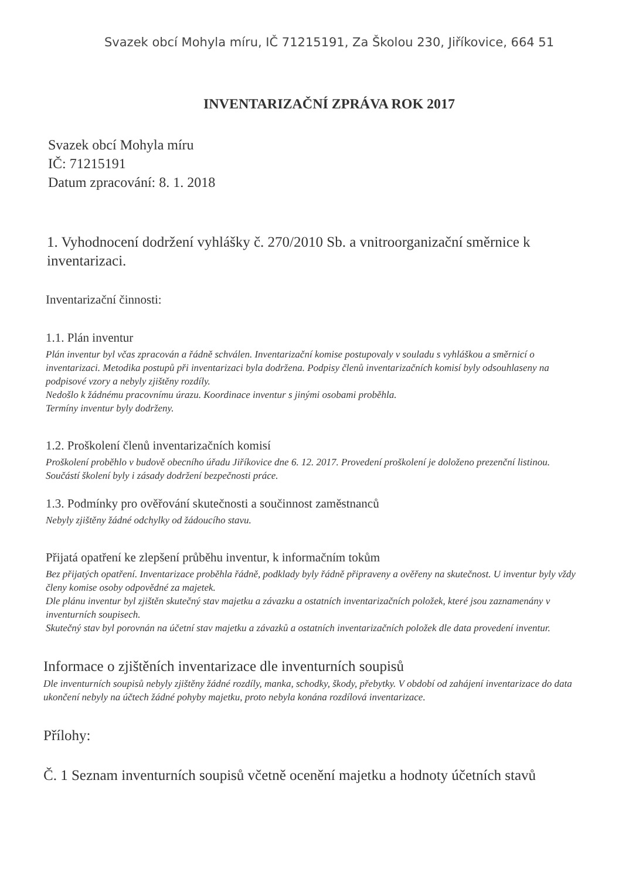Svazek obcí Mohyla míru, IČ 71215191, Za Školou 230, Jiříkovice, 664 51
INVENTARIZAČNÍ ZPRÁVA ROK 2017
Svazek obcí Mohyla míru
IČ: 71215191
Datum zpracování: 8. 1. 2018
1. Vyhodnocení dodržení vyhlášky č. 270/2010 Sb. a vnitroorganizační směrnice k inventarizaci.
Inventarizační činnosti:
1.1. Plán inventur
Plán inventur byl včas zpracován a řádně schválen. Inventarizační komise postupovaly v souladu s vyhláškou a směrnicí o inventarizaci. Metodika postupů při inventarizaci byla dodržena. Podpisy členů inventarizačních komisí byly odsouhlaseny na podpisové vzory a nebyly zjištěny rozdíly.
Nedošlo k žádnému pracovnímu úrazu. Koordinace inventur s jinými osobami proběhla.
Termíny inventur byly dodrženy.
1.2. Proškolení členů inventarizačních komisí
Proškolení proběhlo v budově obecního úřadu Jiříkovice dne 6. 12. 2017. Provedení proškolení je doloženo prezenční listinou. Součástí školení byly i zásady dodržení bezpečnosti práce.
1.3. Podmínky pro ověřování skutečnosti a součinnost zaměstnanců
Nebyly zjištěny žádné odchylky od žádoucího stavu.
Přijatá opatření ke zlepšení průběhu inventur, k informačním tokům
Bez přijatých opatření. Inventarizace proběhla řádně, podklady byly řádně připraveny a ověřeny na skutečnost. U inventur byly vždy členy komise osoby odpovědné za majetek.
Dle plánu inventur byl zjištěn skutečný stav majetku a závazku a ostatních inventarizačních položek, které jsou zaznamenány v inventurních soupisech.
Skutečný stav byl porovnán na účetní stav majetku a závazků a ostatních inventarizačních položek dle data provedení inventur.
Informace o zjištěních inventarizace dle inventurních soupisů
Dle inventurních soupisů nebyly zjištěny žádné rozdíly, manka, schodky, škody, přebytky. V období od zahájení inventarizace do data ukončení nebyly na účtech žádné pohyby majetku, proto nebyla konána rozdílová inventarizace.
Přílohy:
Č. 1 Seznam inventurních soupisů včetně ocenění majetku a hodnoty účetních stavů